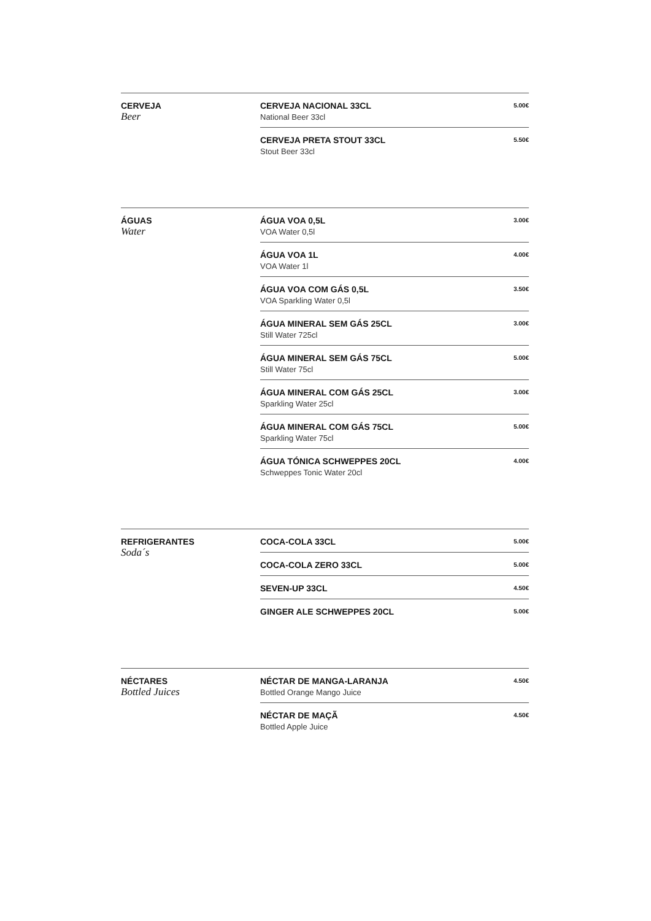CERVEJA
Beer
CERVEJA NACIONAL 33CL
National Beer 33cl
5.00€
CERVEJA PRETA STOUT 33CL
Stout Beer 33cl
5.50€
ÁGUAS
Water
ÁGUA VOA 0,5L
VOA Water 0,5l
3.00€
ÁGUA VOA 1L
VOA Water 1l
4.00€
ÁGUA VOA COM GÁS 0,5L
VOA Sparkling Water 0,5l
3.50€
ÁGUA MINERAL SEM GÁS 25CL
Still Water 725cl
3.00€
ÁGUA MINERAL SEM GÁS 75CL
Still Water 75cl
5.00€
ÁGUA MINERAL COM GÁS 25CL
Sparkling Water 25cl
3.00€
ÁGUA MINERAL COM GÁS 75CL
Sparkling Water 75cl
5.00€
ÁGUA TÓNICA SCHWEPPES 20CL
Schweppes Tonic Water 20cl
4.00€
REFRIGERANTES
Soda´s
COCA-COLA 33CL
5.00€
COCA-COLA ZERO 33CL
5.00€
SEVEN-UP 33CL
4.50€
GINGER ALE SCHWEPPES 20CL
5.00€
NÉCTARES
Bottled Juices
NÉCTAR DE MANGA-LARANJA
Bottled Orange Mango Juice
4.50€
NÉCTAR DE MAÇÃ
Bottled Apple Juice
4.50€